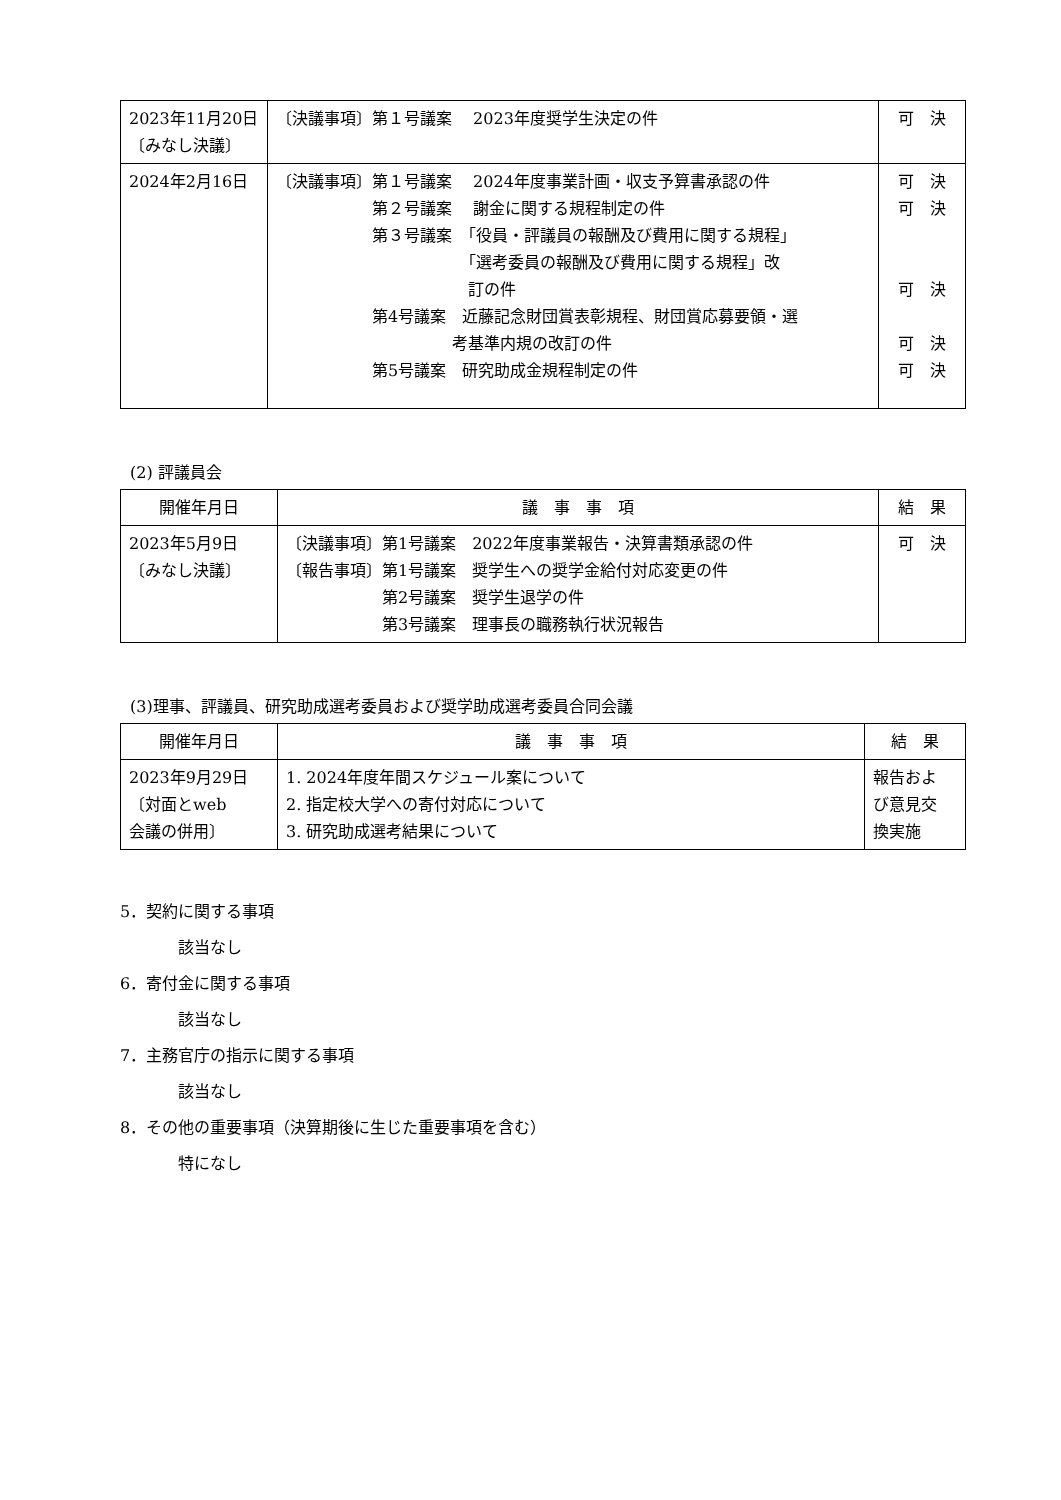| 2023年11月20日 〔みなし決議〕 | 〔決議事項〕第１号議案 2023年度奨学生決定の件 | 可 決 |
| 2024年2月16日 | 〔決議事項〕第１号議案 2024年度事業計画・収支予算書承認の件 第２号議案 謝金に関する規程制定の件 第３号議案 「役員・評議員の報酬及び費用に関する規程」 「選考委員の報酬及び費用に関する規程」改 訂の件 第4号議案 近藤記念財団賞表彰規程、財団賞応募要領・選 考基準内規の改訂の件 第5号議案 研究助成金規程制定の件 | 可 決 可 決 可 決 可 決 可 決 |
(2) 評議員会
| 開催年月日 | 議 事 事 項 | 結 果 |
| --- | --- | --- |
| 2023年5月9日 〔みなし決議〕 | 〔決議事項〕第1号議案 2022年度事業報告・決算書類承認の件 〔報告事項〕第1号議案 奨学生への奨学金給付対応変更の件 第2号議案 奨学生退学の件 第3号議案 理事長の職務執行状況報告 | 可 決 |
(3)理事、評議員、研究助成選考委員および奨学助成選考委員合同会議
| 開催年月日 | 議 事 事 項 | 結 果 |
| --- | --- | --- |
| 2023年9月29日 〔対面とweb 会議の併用〕 | 1. 2024年度年間スケジュール案について 2. 指定校大学への寄付対応について 3. 研究助成選考結果について | 報告およ び意見交 換実施 |
5．契約に関する事項
該当なし
6．寄付金に関する事項
該当なし
7．主務官庁の指示に関する事項
該当なし
8．その他の重要事項（決算期後に生じた重要事項を含む）
特になし